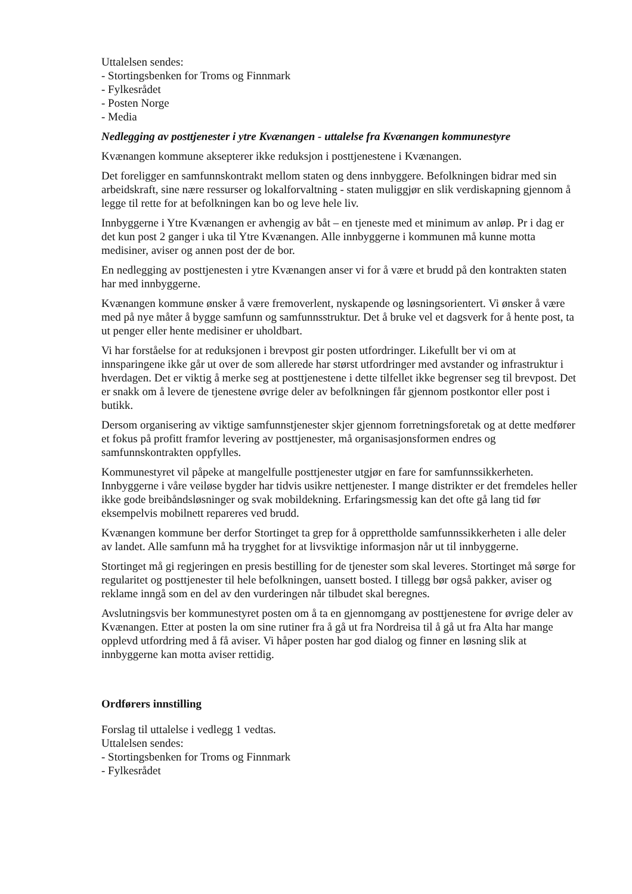Uttalelsen sendes:
- Stortingsbenken for Troms og Finnmark
- Fylkesrådet
- Posten Norge
- Media
Nedlegging av posttjenester i ytre Kvænangen - uttalelse fra Kvænangen kommunestyre
Kvænangen kommune aksepterer ikke reduksjon i posttjenestene i Kvænangen.
Det foreligger en samfunnskontrakt mellom staten og dens innbyggere. Befolkningen bidrar med sin arbeidskraft, sine nære ressurser og lokalforvaltning - staten muliggjør en slik verdiskapning gjennom å legge til rette for at befolkningen kan bo og leve hele liv.
Innbyggerne i Ytre Kvænangen er avhengig av båt – en tjeneste med et minimum av anløp. Pr i dag er det kun post 2 ganger i uka til Ytre Kvænangen. Alle innbyggerne i kommunen må kunne motta medisiner, aviser og annen post der de bor.
En nedlegging av posttjenesten i ytre Kvænangen anser vi for å være et brudd på den kontrakten staten har med innbyggerne.
Kvænangen kommune ønsker å være fremoverlent, nyskapende og løsningsorientert. Vi ønsker å være med på nye måter å bygge samfunn og samfunnsstruktur. Det å bruke vel et dagsverk for å hente post, ta ut penger eller hente medisiner er uholdbart.
Vi har forståelse for at reduksjonen i brevpost gir posten utfordringer. Likefullt ber vi om at innsparingene ikke går ut over de som allerede har størst utfordringer med avstander og infrastruktur i hverdagen. Det er viktig å merke seg at posttjenestene i dette tilfellet ikke begrenser seg til brevpost. Det er snakk om å levere de tjenestene øvrige deler av befolkningen får gjennom postkontor eller post i butikk.
Dersom organisering av viktige samfunnstjenester skjer gjennom forretningsforetak og at dette medfører et fokus på profitt framfor levering av posttjenester, må organisasjonsformen endres og samfunnskontrakten oppfylles.
Kommunestyret vil påpeke at mangelfulle posttjenester utgjør en fare for samfunnssikkerheten. Innbyggerne i våre veiløse bygder har tidvis usikre nettjenester. I mange distrikter er det fremdeles heller ikke gode breibåndsløsninger og svak mobildekning. Erfaringsmessig kan det ofte gå lang tid før eksempelvis mobilnett repareres ved brudd.
Kvænangen kommune ber derfor Stortinget ta grep for å opprettholde samfunnssikkerheten i alle deler av landet. Alle samfunn må ha trygghet for at livsviktige informasjon når ut til innbyggerne.
Stortinget må gi regjeringen en presis bestilling for de tjenester som skal leveres. Stortinget må sørge for regularitet og posttjenester til hele befolkningen, uansett bosted. I tillegg bør også pakker, aviser og reklame inngå som en del av den vurderingen når tilbudet skal beregnes.
Avslutningsvis ber kommunestyret posten om å ta en gjennomgang av posttjenestene for øvrige deler av Kvænangen. Etter at posten la om sine rutiner fra å gå ut fra Nordreisa til å gå ut fra Alta har mange opplevd utfordring med å få aviser. Vi håper posten har god dialog og finner en løsning slik at innbyggerne kan motta aviser rettidig.
Ordførers innstilling
Forslag til uttalelse i vedlegg 1 vedtas.
Uttalelsen sendes:
- Stortingsbenken for Troms og Finnmark
- Fylkesrådet